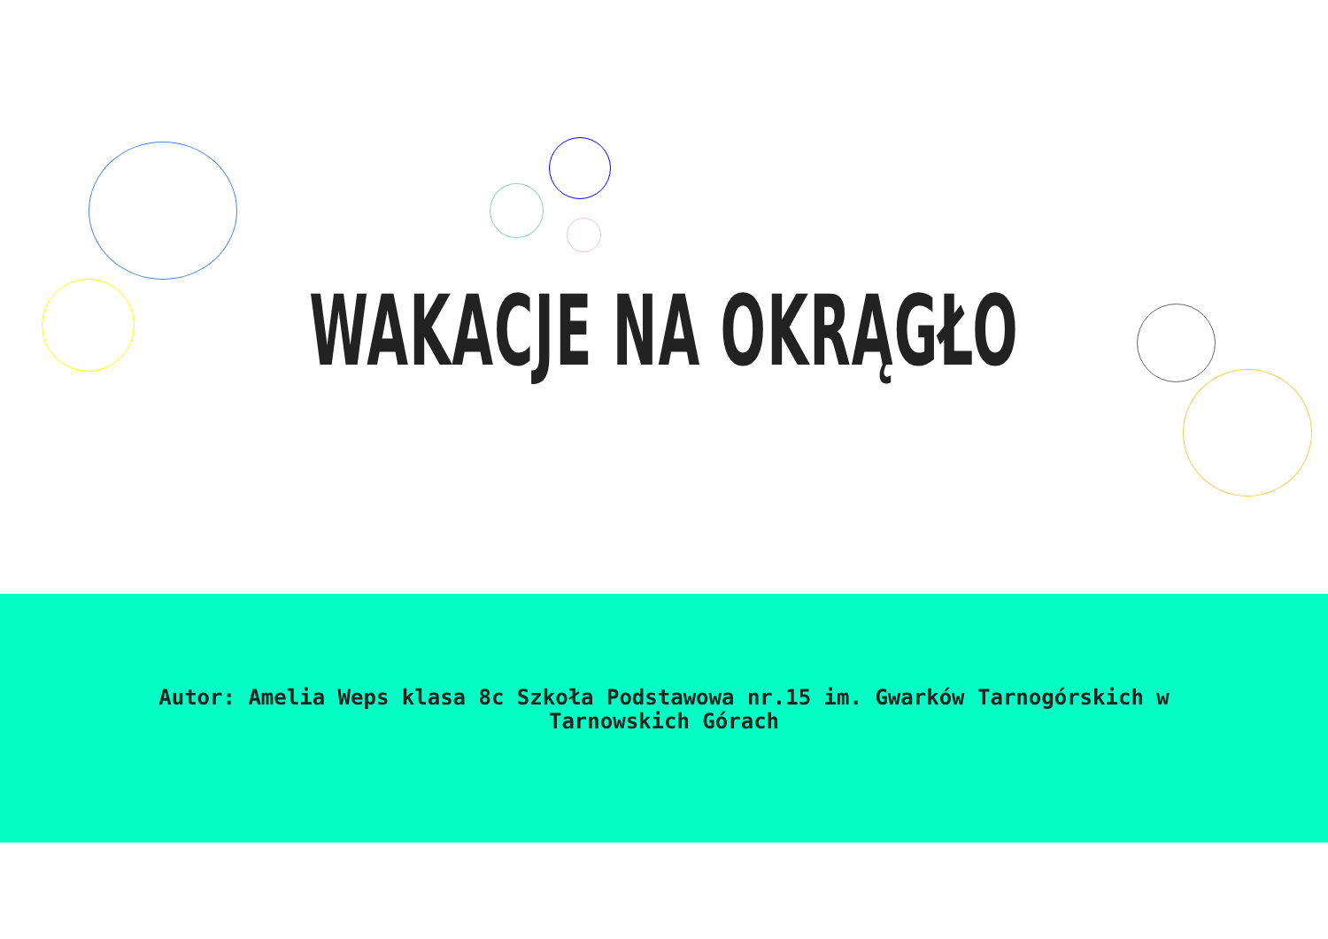WAKACJE NA OKRĄGŁO
Autor: Amelia Weps klasa 8c Szkoła Podstawowa nr.15 im. Gwarków Tarnogórskich w Tarnowskich Górach